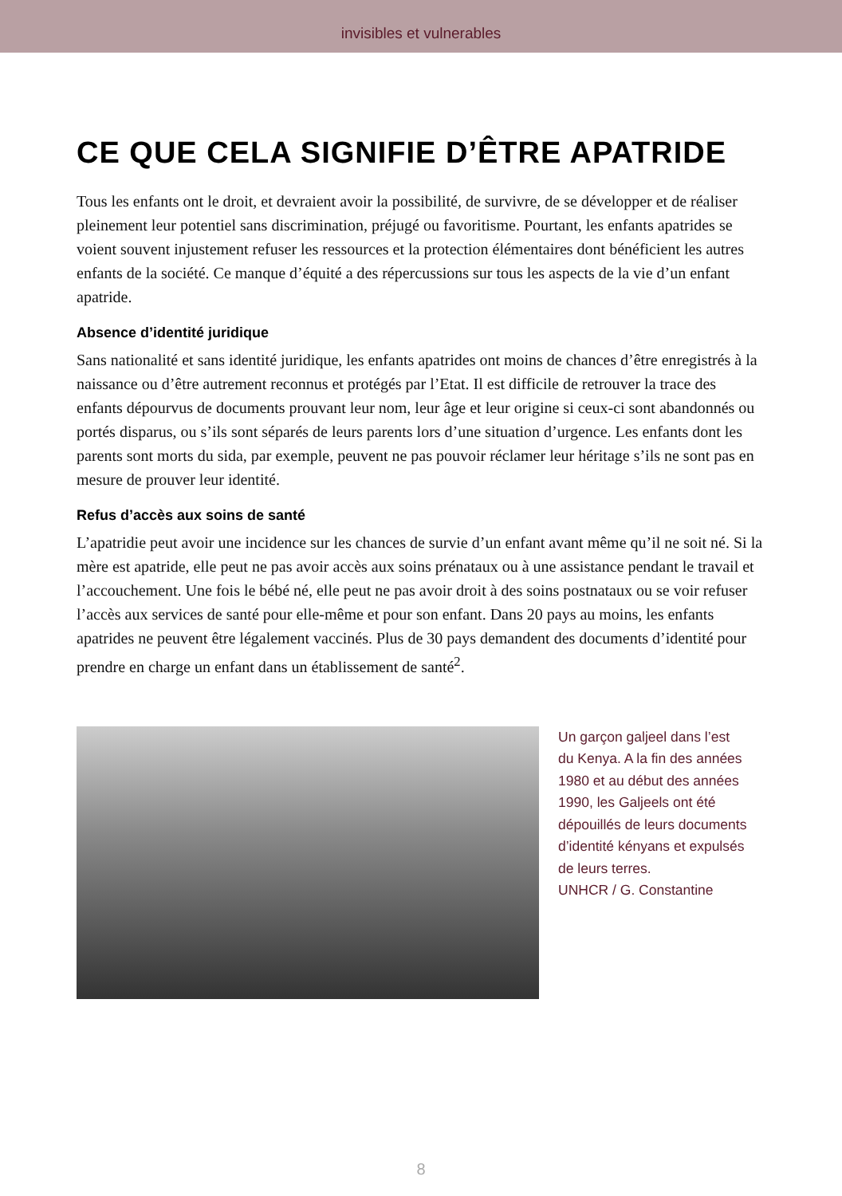invisibles et vulnerables
CE QUE CELA SIGNIFIE D’ÊTRE APATRIDE
Tous les enfants ont le droit, et devraient avoir la possibilité, de survivre, de se développer et de réaliser pleinement leur potentiel sans discrimination, préjugé ou favoritisme. Pourtant, les enfants apatrides se voient souvent injustement refuser les ressources et la protection élémentaires dont bénéficient les autres enfants de la société. Ce manque d’équité a des répercussions sur tous les aspects de la vie d’un enfant apatride.
Absence d’identité juridique
Sans nationalité et sans identité juridique, les enfants apatrides ont moins de chances d’être enregistrés à la naissance ou d’être autrement reconnus et protégés par l’Etat. Il est difficile de retrouver la trace des enfants dépourvus de documents prouvant leur nom, leur âge et leur origine si ceux-ci sont abandonnés ou portés disparus, ou s’ils sont séparés de leurs parents lors d’une situation d’urgence. Les enfants dont les parents sont morts du sida, par exemple, peuvent ne pas pouvoir réclamer leur héritage s’ils ne sont pas en mesure de prouver leur identité.
Refus d’accès aux soins de santé
L’apatridie peut avoir une incidence sur les chances de survie d’un enfant avant même qu’il ne soit né. Si la mère est apatride, elle peut ne pas avoir accès aux soins prénataux ou à une assistance pendant le travail et l’accouchement. Une fois le bébé né, elle peut ne pas avoir droit à des soins postnataux ou se voir refuser l’accès aux services de santé pour elle-même et pour son enfant. Dans 20 pays au moins, les enfants apatrides ne peuvent être légalement vaccinés. Plus de 30 pays demandent des documents d’identité pour prendre en charge un enfant dans un établissement de santé<sup>2</sup>.
Un garçon galjeel dans l’est
du Kenya. A la fin des années
1980 et au début des années
1990, les Galjeels ont été
dépouillés de leurs documents
d’identité kényans et expulsés
de leurs terres.
UNHCR / G. Constantine
8